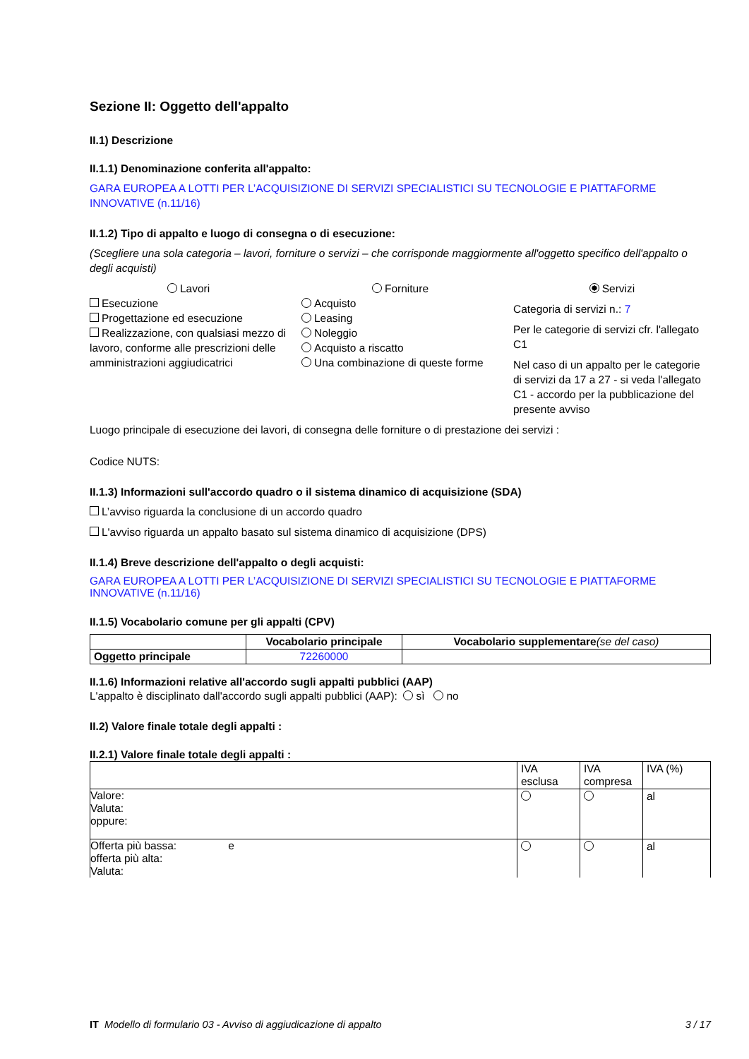Sezione II: Oggetto dell'appalto
II.1) Descrizione
II.1.1) Denominazione conferita all'appalto:
GARA EUROPEA A LOTTI PER L’ACQUISIZIONE DI SERVIZI SPECIALISTICI SU TECNOLOGIE E PIATTAFORME INNOVATIVE (n.11/16)
II.1.2) Tipo di appalto e luogo di consegna o di esecuzione:
(Scegliere una sola categoria – lavori, forniture o servizi – che corrisponde maggiormente all'oggetto specifico dell'appalto o degli acquisti)
Lavori
Esecuzione
Progettazione ed esecuzione
Realizzazione, con qualsiasi mezzo di lavoro, conforme alle prescrizioni delle amministrazioni aggiudicatrici
Forniture
Acquisto
Leasing
Noleggio
Acquisto a riscatto
Una combinazione di queste forme
Servizi
Categoria di servizi n.: 7
Per le categorie di servizi cfr. l'allegato C1
Nel caso di un appalto per le categorie di servizi da 17 a 27 - si veda l'allegato C1 - accordo per la pubblicazione del presente avviso
Luogo principale di esecuzione dei lavori, di consegna delle forniture o di prestazione dei servizi :
Codice NUTS:
II.1.3) Informazioni sull'accordo quadro o il sistema dinamico di acquisizione (SDA)
L’avviso riguarda la conclusione di un accordo quadro
L'avviso riguarda un appalto basato sul sistema dinamico di acquisizione (DPS)
II.1.4) Breve descrizione dell'appalto o degli acquisti:
GARA EUROPEA A LOTTI PER L’ACQUISIZIONE DI SERVIZI SPECIALISTICI SU TECNOLOGIE E PIATTAFORME INNOVATIVE (n.11/16)
II.1.5) Vocabolario comune per gli appalti (CPV)
| | Vocabolario principale | Vocabolario supplementare (se del caso) |
| --- | --- | --- |
| Oggetto principale | 72260000 | |
II.1.6) Informazioni relative all'accordo sugli appalti pubblici (AAP)
L'appalto è disciplinato dall'accordo sugli appalti pubblici (AAP): sì no
II.2) Valore finale totale degli appalti :
II.2.1) Valore finale totale degli appalti :
| | IVA esclusa | IVA compresa | IVA (%) |
| Valore: Valuta: oppure: | | | al |
| Offerta più bassa: e offerta più alta: Valuta: | | | al |
IT Modello di formulario 03 - Avviso di aggiudicazione di appalto 3 / 17